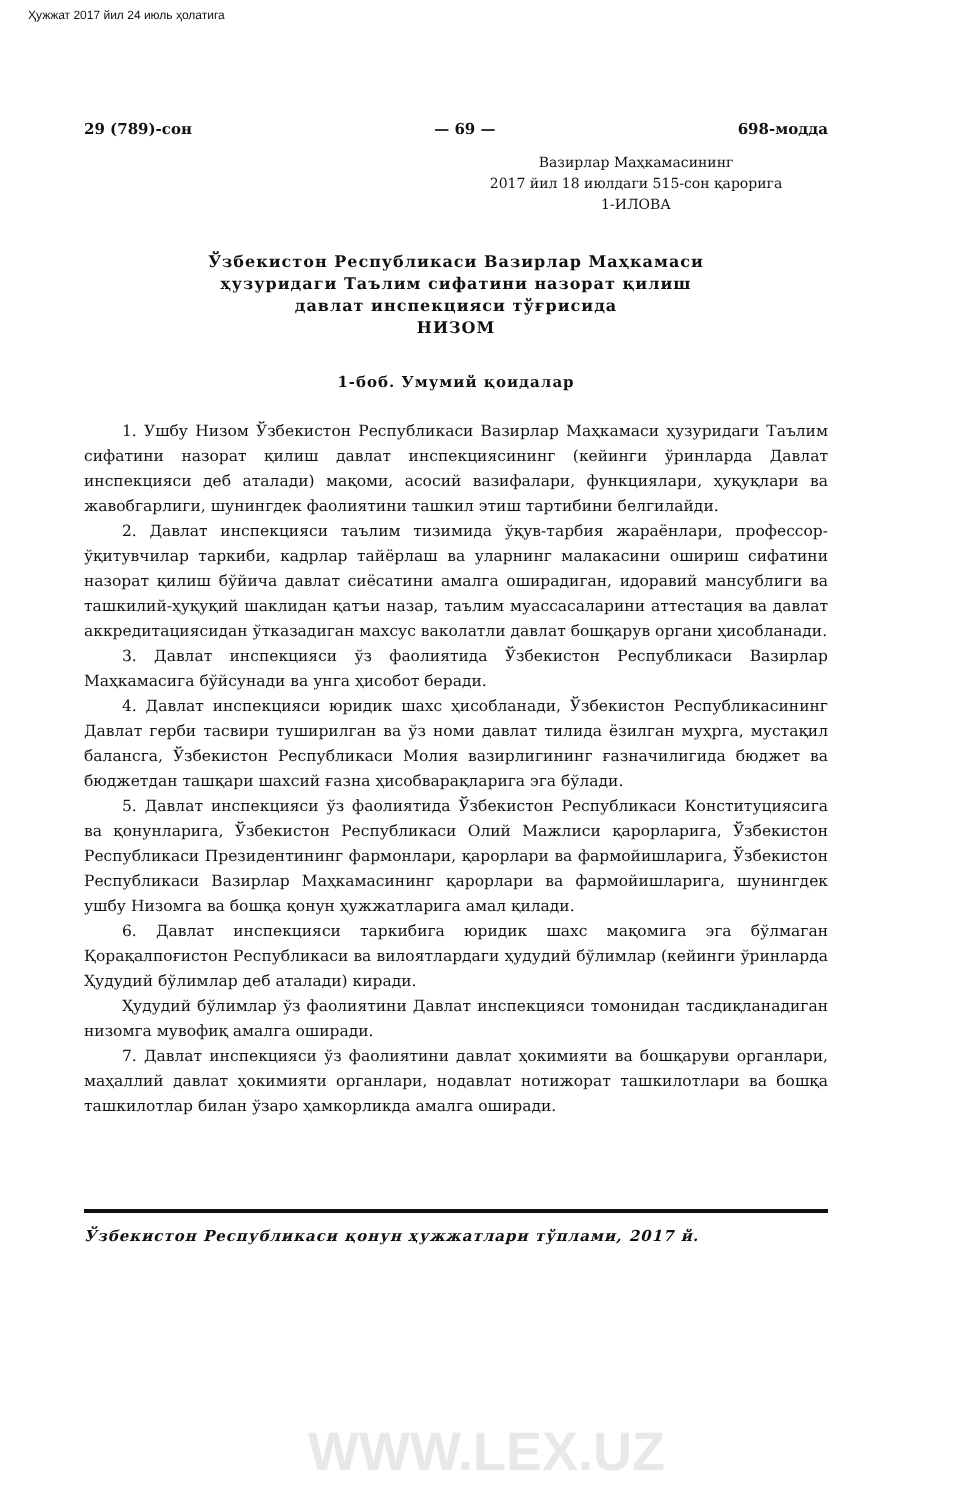Ҳужжат 2017 йил 24 июль ҳолатига
29 (789)-сон — 69 — 698-модда
Вазирлар Маҳкамасининг
2017 йил 18 июлдаги 515-сон қарорига
1-ИЛОВА
Ўзбекистон Республикаси Вазирлар Маҳкамаси
ҳузуридаги Таълим сифатини назорат қилиш
давлат инспекцияси тўғрисида
НИЗОМ
1-боб. Умумий қоидалар
1. Ушбу Низом Ўзбекистон Республикаси Вазирлар Маҳкамаси ҳузуридаги Таълим сифатини назорат қилиш давлат инспекциясининг (кейинги ўринларда Давлат инспекцияси деб аталади) мақоми, асосий вазифалари, функциялари, ҳуқуқлари ва жавобгарлиги, шунингдек фаолиятини ташкил этиш тартибини белгилайди.
2. Давлат инспекцияси таълим тизимида ўқув-тарбия жараёнлари, профессор-ўқитувчилар таркиби, кадрлар тайёрлаш ва уларнинг малакасини ошириш сифатини назорат қилиш бўйича давлат сиёсатини амалга оширадиган, идоравий мансублиги ва ташкилий-ҳуқуқий шаклидан қатъи назар, таълим муассасаларини аттестация ва давлат аккредитациясидан ўтказадиган махсус ваколатли давлат бошқарув органи ҳисобланади.
3. Давлат инспекцияси ўз фаолиятида Ўзбекистон Республикаси Вазирлар Маҳкамасига бўйсунади ва унга ҳисобот беради.
4. Давлат инспекцияси юридик шахс ҳисобланади, Ўзбекистон Республикасининг Давлат герби тасвири туширилган ва ўз номи давлат тилида ёзилган муҳрга, мустақил балансга, Ўзбекистон Республикаси Молия вазирлигининг ғазначилигида бюджет ва бюджетдан ташқари шахсий ғазна ҳисобварақларига эга бўлади.
5. Давлат инспекцияси ўз фаолиятида Ўзбекистон Республикаси Конституциясига ва қонунларига, Ўзбекистон Республикаси Олий Мажлиси қарорларига, Ўзбекистон Республикаси Президентининг фармонлари, қарорлари ва фармойишларига, Ўзбекистон Республикаси Вазирлар Маҳкамасининг қарорлари ва фармойишларига, шунингдек ушбу Низомга ва бошқа қонун ҳужжатларига амал қилади.
6. Давлат инспекцияси таркибига юридик шахс мақомига эга бўлмаган Қорақалпоғистон Республикаси ва вилоятлардаги ҳудудий бўлимлар (кейинги ўринларда Ҳудудий бўлимлар деб аталади) киради.
Ҳудудий бўлимлар ўз фаолиятини Давлат инспекцияси томонидан тасдиқланадиган низомга мувофиқ амалга оширади.
7. Давлат инспекцияси ўз фаолиятини давлат ҳокимияти ва бошқаруви органлари, маҳаллий давлат ҳокимияти органлари, нодавлат нотижорат ташкилотлари ва бошқа ташкилотлар билан ўзаро ҳамкорликда амалга оширади.
Ўзбекистон Республикаси қонун ҳужжатлари тўплами, 2017 й.
WWW.LEX.UZ